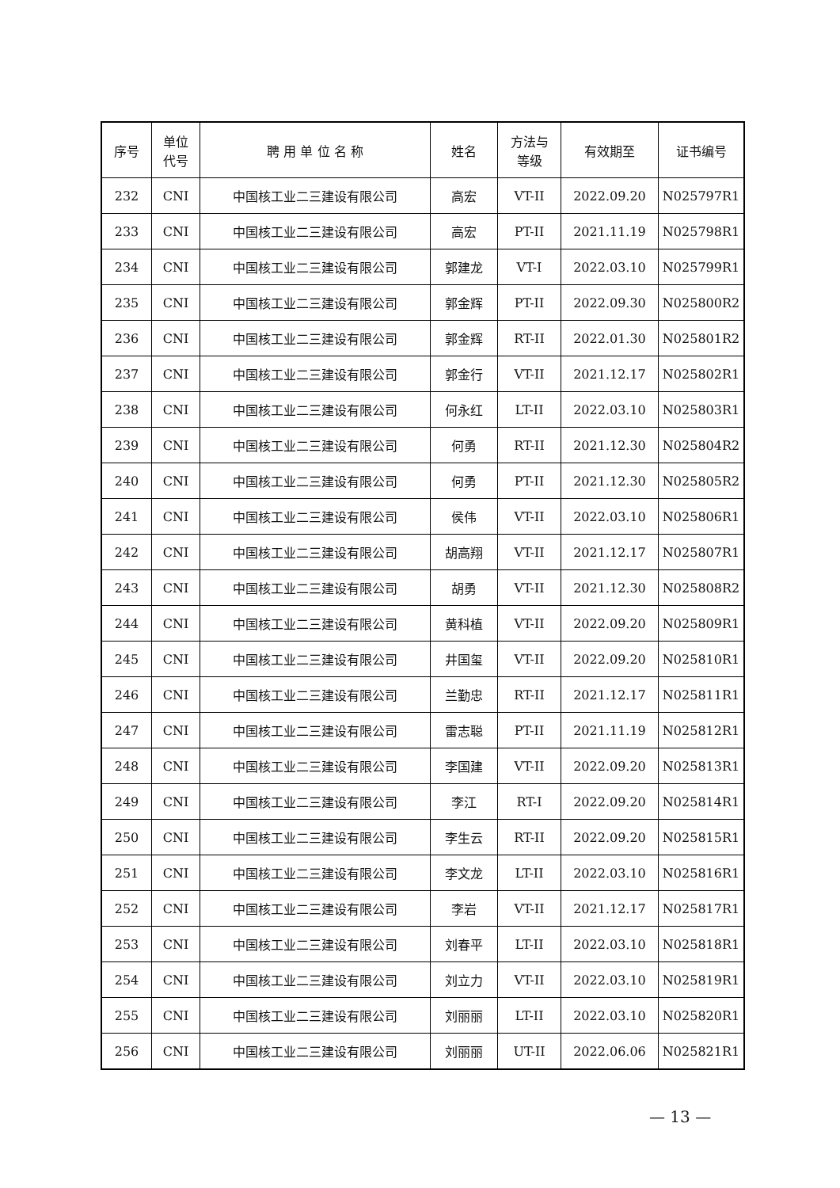| 序号 | 单位 代号 | 聘 用 单 位 名 称 | 姓名 | 方法与 等级 | 有效期至 | 证书编号 |
| --- | --- | --- | --- | --- | --- | --- |
| 232 | CNI | 中国核工业二三建设有限公司 | 高宏 | VT-II | 2022.09.20 | N025797R1 |
| 233 | CNI | 中国核工业二三建设有限公司 | 高宏 | PT-II | 2021.11.19 | N025798R1 |
| 234 | CNI | 中国核工业二三建设有限公司 | 郭建龙 | VT-I | 2022.03.10 | N025799R1 |
| 235 | CNI | 中国核工业二三建设有限公司 | 郭金辉 | PT-II | 2022.09.30 | N025800R2 |
| 236 | CNI | 中国核工业二三建设有限公司 | 郭金辉 | RT-II | 2022.01.30 | N025801R2 |
| 237 | CNI | 中国核工业二三建设有限公司 | 郭金行 | VT-II | 2021.12.17 | N025802R1 |
| 238 | CNI | 中国核工业二三建设有限公司 | 何永红 | LT-II | 2022.03.10 | N025803R1 |
| 239 | CNI | 中国核工业二三建设有限公司 | 何勇 | RT-II | 2021.12.30 | N025804R2 |
| 240 | CNI | 中国核工业二三建设有限公司 | 何勇 | PT-II | 2021.12.30 | N025805R2 |
| 241 | CNI | 中国核工业二三建设有限公司 | 侯伟 | VT-II | 2022.03.10 | N025806R1 |
| 242 | CNI | 中国核工业二三建设有限公司 | 胡高翔 | VT-II | 2021.12.17 | N025807R1 |
| 243 | CNI | 中国核工业二三建设有限公司 | 胡勇 | VT-II | 2021.12.30 | N025808R2 |
| 244 | CNI | 中国核工业二三建设有限公司 | 黄科植 | VT-II | 2022.09.20 | N025809R1 |
| 245 | CNI | 中国核工业二三建设有限公司 | 井国玺 | VT-II | 2022.09.20 | N025810R1 |
| 246 | CNI | 中国核工业二三建设有限公司 | 兰勤忠 | RT-II | 2021.12.17 | N025811R1 |
| 247 | CNI | 中国核工业二三建设有限公司 | 雷志聪 | PT-II | 2021.11.19 | N025812R1 |
| 248 | CNI | 中国核工业二三建设有限公司 | 李国建 | VT-II | 2022.09.20 | N025813R1 |
| 249 | CNI | 中国核工业二三建设有限公司 | 李江 | RT-I | 2022.09.20 | N025814R1 |
| 250 | CNI | 中国核工业二三建设有限公司 | 李生云 | RT-II | 2022.09.20 | N025815R1 |
| 251 | CNI | 中国核工业二三建设有限公司 | 李文龙 | LT-II | 2022.03.10 | N025816R1 |
| 252 | CNI | 中国核工业二三建设有限公司 | 李岩 | VT-II | 2021.12.17 | N025817R1 |
| 253 | CNI | 中国核工业二三建设有限公司 | 刘春平 | LT-II | 2022.03.10 | N025818R1 |
| 254 | CNI | 中国核工业二三建设有限公司 | 刘立力 | VT-II | 2022.03.10 | N025819R1 |
| 255 | CNI | 中国核工业二三建设有限公司 | 刘丽丽 | LT-II | 2022.03.10 | N025820R1 |
| 256 | CNI | 中国核工业二三建设有限公司 | 刘丽丽 | UT-II | 2022.06.06 | N025821R1 |
— 13 —